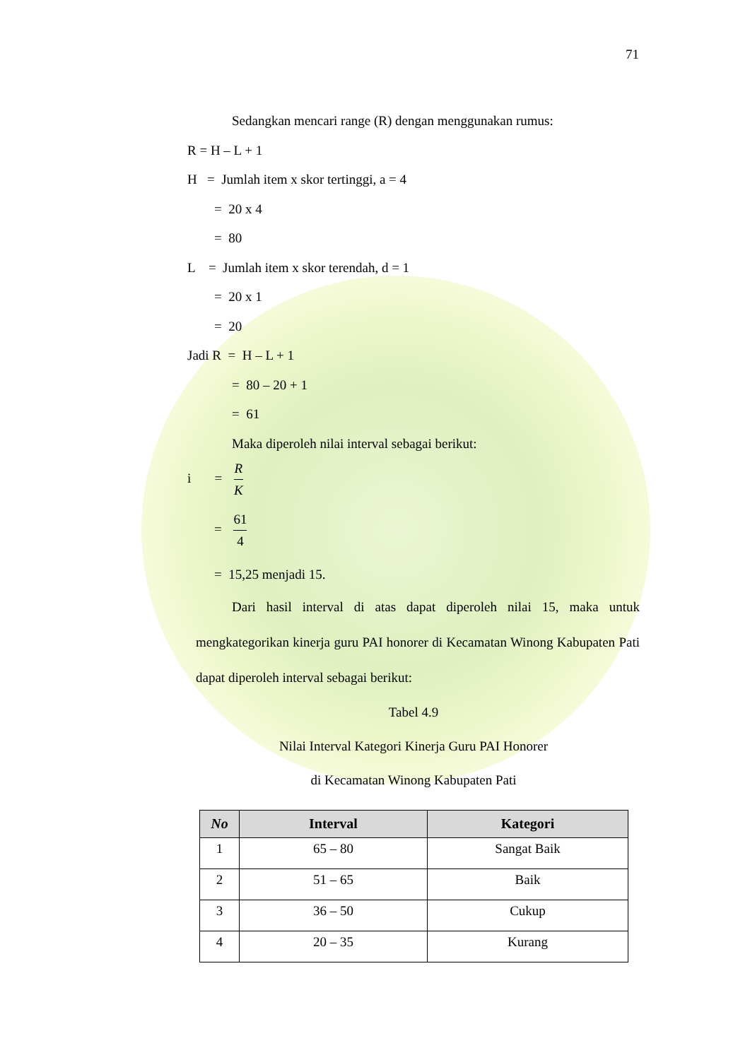71
Sedangkan mencari range (R) dengan menggunakan rumus:
R = H – L + 1
H = Jumlah item x skor tertinggi, a = 4
= 20 x 4
= 80
L = Jumlah item x skor terendah, d = 1
= 20 x 1
= 20
Jadi R = H – L + 1
= 80 – 20 + 1
= 61
Maka diperoleh nilai interval sebagai berikut:
i = R K
= 61 4
= 15,25 menjadi 15.
Dari hasil interval di atas dapat diperoleh nilai 15, maka untuk mengkategorikan kinerja guru PAI honorer di Kecamatan Winong Kabupaten Pati dapat diperoleh interval sebagai berikut:
Tabel 4.9
Nilai Interval Kategori Kinerja Guru PAI Honorer
di Kecamatan Winong Kabupaten Pati
| No | Interval | Kategori |
| --- | --- | --- |
| 1 | 65 – 80 | Sangat Baik |
| 2 | 51 – 65 | Baik |
| 3 | 36 – 50 | Cukup |
| 4 | 20 – 35 | Kurang |